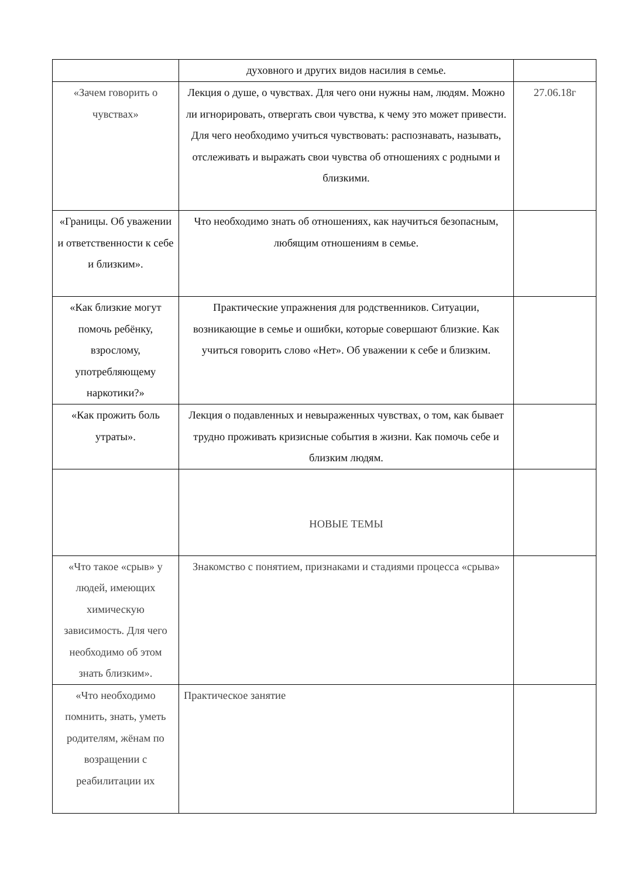| | духовного и других видов насилия в семье. | |
| «Зачем говорить о чувствах» | Лекция о душе, о чувствах. Для чего они нужны нам, людям. Можно ли игнорировать, отвергать свои чувства, к чему это может привести. Для чего необходимо учиться чувствовать: распознавать, называть, отслеживать и выражать свои чувства об отношениях с родными и близкими. | 27.06.18г |
| «Границы. Об уважении и ответственности к себе и близким». | Что необходимо знать об отношениях, как научиться безопасным, любящим отношениям в семье. | |
| «Как близкие могут помочь ребёнку, взрослому, употребляющему наркотики?» | Практические упражнения для родственников. Ситуации, возникающие в семье и ошибки, которые совершают близкие. Как учиться говорить слово «Нет». Об уважении к себе и близким. | |
| «Как прожить боль утраты». | Лекция о подавленных и невыраженных чувствах, о том, как бывает трудно проживать кризисные события в жизни. Как помочь себе и близким людям. | |
| | НОВЫЕ ТЕМЫ | |
| «Что такое «срыв» у людей, имеющих химическую зависимость. Для чего необходимо об этом знать близким». | Знакомство с понятием, признаками и стадиями процесса «срыва» | |
| «Что необходимо помнить, знать, уметь родителям, жёнам по возращении с реабилитации их | Практическое занятие | |